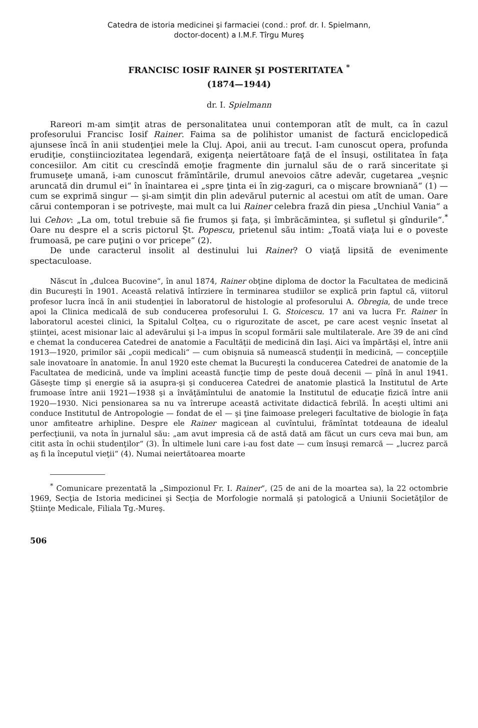Catedra de istoria medicinei şi farmaciei (cond.: prof. dr. I. Spielmann,
doctor-docent) a I.M.F. Tîrgu Mureş
FRANCISC IOSIF RAINER ŞI POSTERITATEA <sup>*</sup>
(1874—1944)
dr. I. Spielmann
Rareori m-am simţit atras de personalitatea unui contemporan atît de mult, ca în cazul profesorului Francisc Iosif Rainer. Faima sa de polihistor umanist de factură enciclopedică ajunsese încă în anii studenţiei mele la Cluj. Apoi, anii au trecut. I-am cunoscut opera, profunda erudiţie, conştiinciozitatea legendară, exigenţa neiertătoare faţă de el însuşi, ostilitatea în faţa concesiilor. Am citit cu crescîndă emoţie fragmente din jurnalul său de o rară sinceritate şi frumuseţe umană, i-am cunoscut frămîntările, drumul anevoios către adevăr, cugetarea „veşnic aruncată din drumul ei“ în înaintarea ei „spre ţinta ei în zig-zaguri, ca o mişcare browniană“ (1) — cum se exprimă singur — şi-am simţit din plin adevărul puternic al acestui om atît de uman. Oare cărui contemporan i se potriveşte, mai mult ca lui Rainer celebra frază din piesa „Unchiul Vania“ a lui Cehov: „La om, totul trebuie să fie frumos şi faţa, şi îmbrăcămintea, şi sufletul şi gîndurile“.<sup>*</sup> Oare nu despre el a scris pictorul Şt. Popescu, prietenul său intim: „Toată viaţa lui e o poveste frumoasă, pe care puţini o vor pricepe“ (2).
De unde caracterul insolit al destinului lui Rainer? O viaţă lipsită de evenimente spectaculoase.
Născut în „dulcea Bucovine“, în anul 1874, Rainer obţine diploma de doctor la Facultatea de medicină din Bucureşti în 1901. Această relativă întîrziere în terminarea studiilor se explică prin faptul că, viitorul profesor lucra încă în anii studenţiei în laboratorul de histologie al profesorului A. Obregia, de unde trece apoi la Clinica medicală de sub conducerea profesorului I. G. Stoicescu. 17 ani va lucra Fr. Rainer în laboratorul acestei clinici, la Spitalul Colţea, cu o rigurozitate de ascet, pe care acest veşnic însetat al ştiinţei, acest misionar laic al adevărului şi l-a impus în scopul formării sale multilaterale. Are 39 de ani cînd e chemat la conducerea Catedrei de anatomie a Facultăţii de medicină din Iaşi. Aici va împărtăşi el, între anii 1913—1920, primilor săi „copii medicali“ — cum obişnuia să numească studenţii în medicină, — concepţiile sale inovatoare în anatomie. În anul 1920 este chemat la Bucureşti la conducerea Catedrei de anatomie de la Facultatea de medicină, unde va împlini această funcţie timp de peste două decenii — pînă în anul 1941. Găseşte timp şi energie să ia asupra-şi şi conducerea Catedrei de anatomie plastică la Institutul de Arte frumoase între anii 1921—1938 şi a învăţămîntului de anatomie la Institutul de educaţie fizică între anii 1920—1930. Nici pensionarea sa nu va întrerupe această activitate didactică febrilă. În aceşti ultimi ani conduce Institutul de Antropologie — fondat de el — şi ţine faimoase prelegeri facultative de biologie în faţa unor amfiteatre arhipline. Despre ele Rainer magicean al cuvîntului, frămîntat totdeauna de idealul perfecţiunii, va nota în jurnalul său: „am avut impresia că de astă dată am făcut un curs ceva mai bun, am citit asta în ochii studenţilor“ (3). În ultimele luni care i-au fost date — cum însuşi remarcă — „lucrez parcă aş fi la începutul vieţii“ (4). Numai neiertătoarea moarte
<sup>*</sup> Comunicare prezentată la „Simpozionul Fr. I. Rainer“, (25 de ani de la moartea sa), la 22 octombrie 1969, Secţia de Istoria medicinei şi Secţia de Morfologie normală şi patologică a Uniunii Societăţilor de Ştiinţe Medicale, Filiala Tg.-Mureş.
506